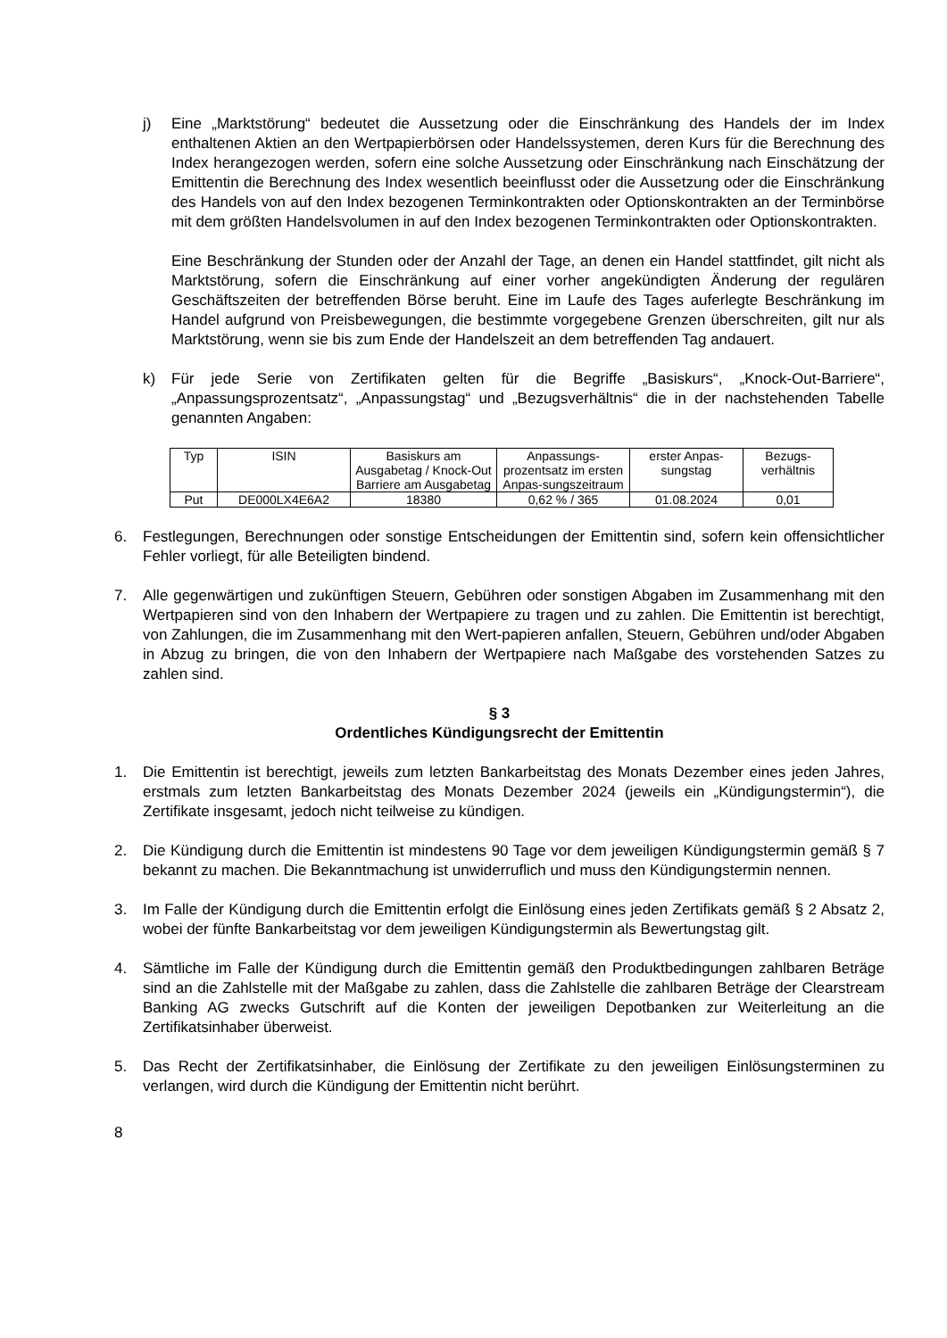j) Eine „Marktstörung“ bedeutet die Aussetzung oder die Einschränkung des Handels der im Index enthaltenen Aktien an den Wertpapierbörsen oder Handelssystemen, deren Kurs für die Berechnung des Index herangezogen werden, sofern eine solche Aussetzung oder Einschränkung nach Einschätzung der Emittentin die Berechnung des Index wesentlich beeinflusst oder die Aussetzung oder die Einschränkung des Handels von auf den Index bezogenen Terminkontrakten oder Optionskontrakten an der Terminbörse mit dem größten Handelsvolumen in auf den Index bezogenen Terminkontrakten oder Optionskontrakten.
Eine Beschränkung der Stunden oder der Anzahl der Tage, an denen ein Handel stattfindet, gilt nicht als Marktstörung, sofern die Einschränkung auf einer vorher angekündigten Änderung der regulären Geschäftszeiten der betreffenden Börse beruht. Eine im Laufe des Tages auferlegte Beschränkung im Handel aufgrund von Preisbewegungen, die bestimmte vorgegebene Grenzen überschreiten, gilt nur als Marktstörung, wenn sie bis zum Ende der Handelszeit an dem betreffenden Tag andauert.
k) Für jede Serie von Zertifikaten gelten für die Begriffe „Basiskurs“, „Knock-Out-Barriere“, „Anpassungsprozentsatz“, „Anpassungstag“ und „Bezugsverhältnis“ die in der nachstehenden Tabelle genannten Angaben:
| Typ | ISIN | Basiskurs am Ausgabetag / Knock-Out Barriere am Ausgabetag | Anpassungs-prozentsatz im ersten Anpas-sungszeitraum | erster Anpas-sungstag | Bezugs-verhältnis |
| --- | --- | --- | --- | --- | --- |
| Put | DE000LX4E6A2 | 18380 | 0,62 % / 365 | 01.08.2024 | 0,01 |
6. Festlegungen, Berechnungen oder sonstige Entscheidungen der Emittentin sind, sofern kein offensichtlicher Fehler vorliegt, für alle Beteiligten bindend.
7. Alle gegenwärtigen und zukünftigen Steuern, Gebühren oder sonstigen Abgaben im Zusammenhang mit den Wertpapieren sind von den Inhabern der Wertpapiere zu tragen und zu zahlen. Die Emittentin ist berechtigt, von Zahlungen, die im Zusammenhang mit den Wert-papieren anfallen, Steuern, Gebühren und/oder Abgaben in Abzug zu bringen, die von den Inhabern der Wertpapiere nach Maßgabe des vorstehenden Satzes zu zahlen sind.
§ 3
Ordentliches Kündigungsrecht der Emittentin
1. Die Emittentin ist berechtigt, jeweils zum letzten Bankarbeitstag des Monats Dezember eines jeden Jahres, erstmals zum letzten Bankarbeitstag des Monats Dezember 2024 (jeweils ein „Kündigungstermin“), die Zertifikate insgesamt, jedoch nicht teilweise zu kündigen.
2. Die Kündigung durch die Emittentin ist mindestens 90 Tage vor dem jeweiligen Kündigungstermin gemäß § 7 bekannt zu machen. Die Bekanntmachung ist unwiderruflich und muss den Kündigungstermin nennen.
3. Im Falle der Kündigung durch die Emittentin erfolgt die Einlösung eines jeden Zertifikats gemäß § 2 Absatz 2, wobei der fünfte Bankarbeitstag vor dem jeweiligen Kündigungstermin als Bewertungstag gilt.
4. Sämtliche im Falle der Kündigung durch die Emittentin gemäß den Produktbedingungen zahlbaren Beträge sind an die Zahlstelle mit der Maßgabe zu zahlen, dass die Zahlstelle die zahlbaren Beträge der Clearstream Banking AG zwecks Gutschrift auf die Konten der jeweiligen Depotbanken zur Weiterleitung an die Zertifikatsinhaber überweist.
5. Das Recht der Zertifikatsinhaber, die Einlösung der Zertifikate zu den jeweiligen Einlösungsterminen zu verlangen, wird durch die Kündigung der Emittentin nicht berührt.
8